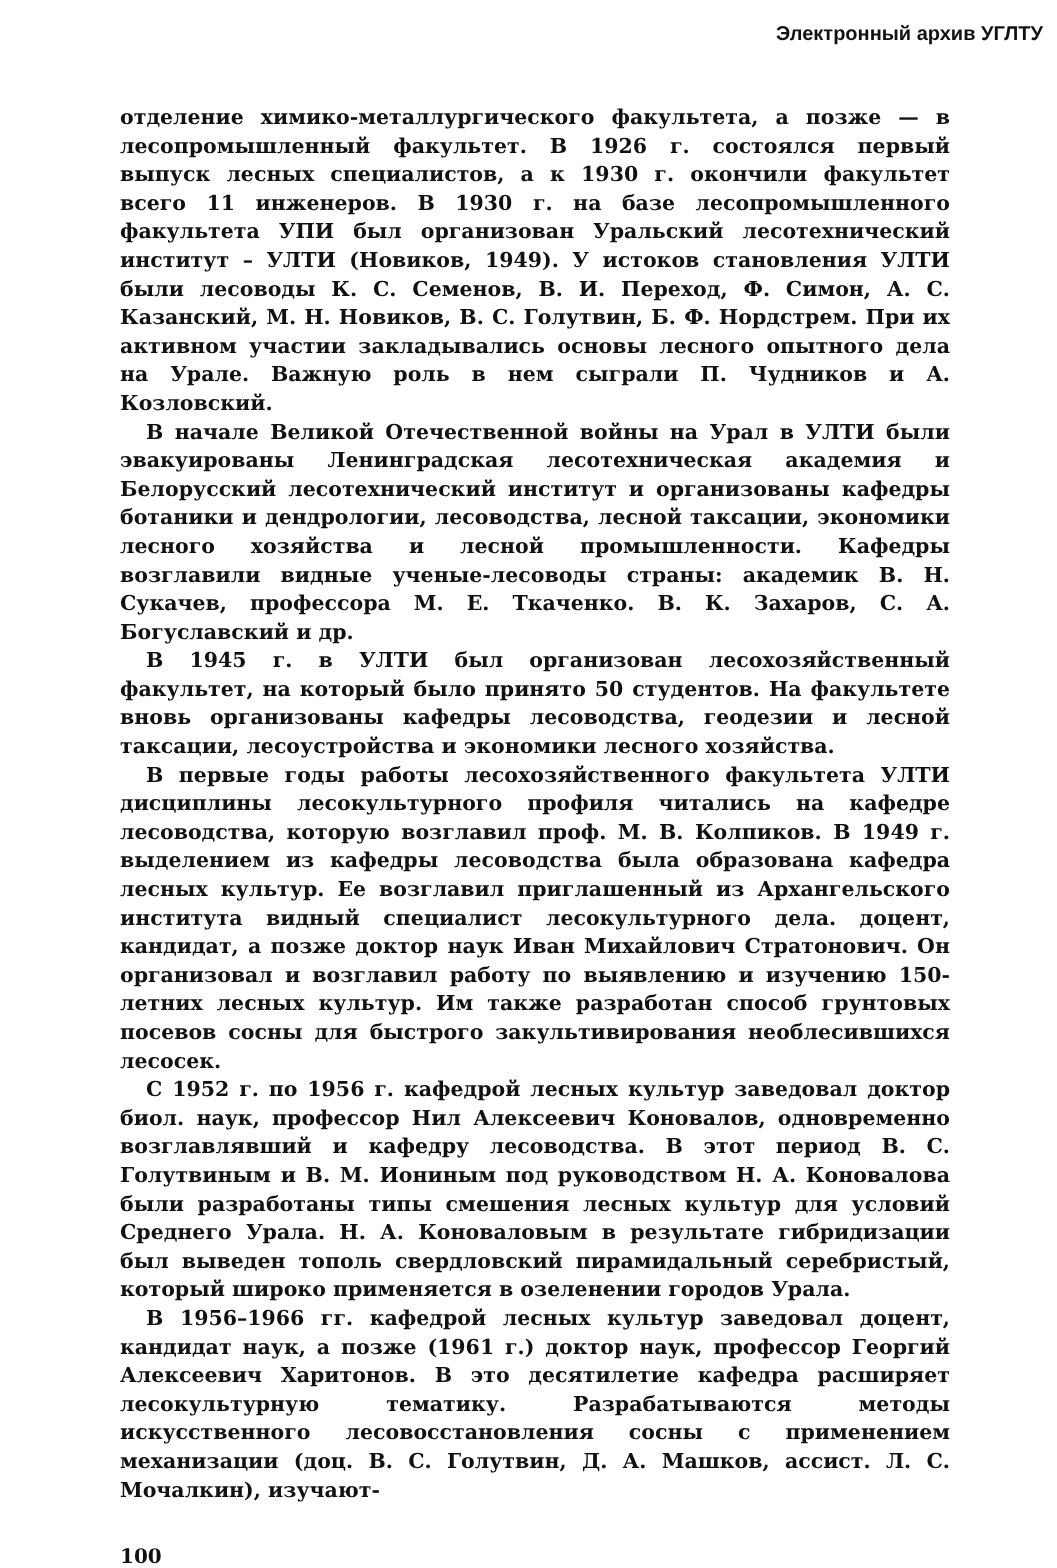Электронный архив УГЛТУ
отделение химико-металлургического факультета, а позже — в лесопромышленный факультет. В 1926 г. состоялся первый выпуск лесных специалистов, а к 1930 г. окончили факультет всего 11 инженеров. В 1930 г. на базе лесопромышленного факультета УПИ был организован Уральский лесотехнический институт – УЛТИ (Новиков, 1949). У истоков становления УЛТИ были лесоводы К. С. Семенов, В. И. Переход, Ф. Симон, А. С. Казанский, М. Н. Новиков, В. С. Голутвин, Б. Ф. Нордстрем. При их активном участии закладывались основы лесного опытного дела на Урале. Важную роль в нем сыграли П. Чудников и А. Козловский.
В начале Великой Отечественной войны на Урал в УЛТИ были эвакуированы Ленинградская лесотехническая академия и Белорусский лесотехнический институт и организованы кафедры ботаники и дендрологии, лесоводства, лесной таксации, экономики лесного хозяйства и лесной промышленности. Кафедры возглавили видные ученые-лесоводы страны: академик В. Н. Сукачев, профессора М. Е. Ткаченко. В. К. Захаров, С. А. Богуславский и др.
В 1945 г. в УЛТИ был организован лесохозяйственный факультет, на который было принято 50 студентов. На факультете вновь организованы кафедры лесоводства, геодезии и лесной таксации, лесоустройства и экономики лесного хозяйства.
В первые годы работы лесохозяйственного факультета УЛТИ дисциплины лесокультурного профиля читались на кафедре лесоводства, которую возглавил проф. М. В. Колпиков. В 1949 г. выделением из кафедры лесоводства была образована кафедра лесных культур. Ее возглавил приглашенный из Архангельского института видный специалист лесокультурного дела. доцент, кандидат, а позже доктор наук Иван Михайлович Стратонович. Он организовал и возглавил работу по выявлению и изучению 150-летних лесных культур. Им также разработан способ грунтовых посевов сосны для быстрого закультивирования необлесившихся лесосек.
С 1952 г. по 1956 г. кафедрой лесных культур заведовал доктор биол. наук, профессор Нил Алексеевич Коновалов, одновременно возглавлявший и кафедру лесоводства. В этот период В. С. Голутвиным и В. М. Иониным под руководством Н. А. Коновалова были разработаны типы смешения лесных культур для условий Среднего Урала. Н. А. Коноваловым в результате гибридизации был выведен тополь свердловский пирамидальный серебристый, который широко применяется в озеленении городов Урала.
В 1956–1966 гг. кафедрой лесных культур заведовал доцент, кандидат наук, а позже (1961 г.) доктор наук, профессор Георгий Алексеевич Харитонов. В это десятилетие кафедра расширяет лесокультурную тематику. Разрабатываются методы искусственного лесовосстановления сосны с применением механизации (доц. В. С. Голутвин, Д. А. Машков, ассист. Л. С. Мочалкин), изучают-
100